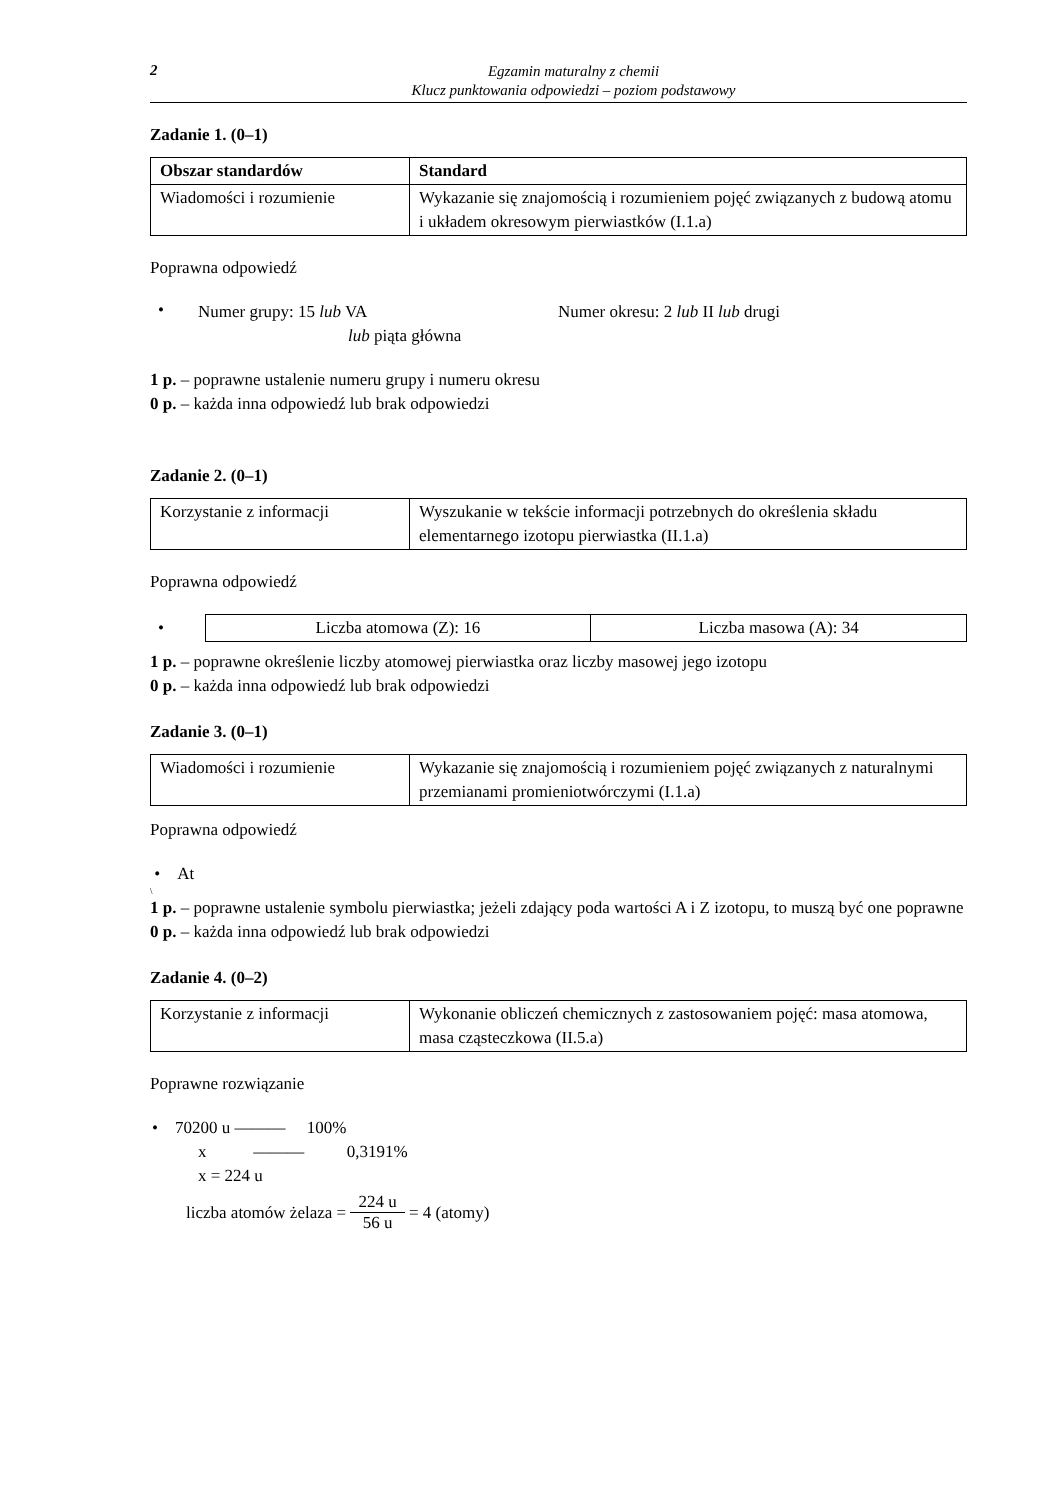2
Egzamin maturalny z chemii
Klucz punktowania odpowiedzi – poziom podstawowy
Zadanie 1. (0–1)
| Obszar standardów | Standard |
| --- | --- |
| Wiadomości i rozumienie | Wykazanie się znajomością i rozumieniem pojęć związanych z budową atomu i układem okresowym pierwiastków (I.1.a) |
Poprawna odpowiedź
•
Numer grupy: 15 lub VA
lub piąta główna
Numer okresu: 2 lub II lub drugi
1 p. – poprawne ustalenie numeru grupy i numeru okresu
0 p. – każda inna odpowiedź lub brak odpowiedzi
Zadanie 2. (0–1)
| Korzystanie z informacji | Wyszukanie w tekście informacji potrzebnych do określenia składu elementarnego izotopu pierwiastka (II.1.a) |
Poprawna odpowiedź
•
| Liczba atomowa (Z): 16 | Liczba masowa (A): 34 |
1 p. – poprawne określenie liczby atomowej pierwiastka oraz liczby masowej jego izotopu
0 p. – każda inna odpowiedź lub brak odpowiedzi
Zadanie 3. (0–1)
| Wiadomości i rozumienie | Wykazanie się znajomością i rozumieniem pojęć związanych z naturalnymi przemianami promieniotwórczymi (I.1.a) |
Poprawna odpowiedź
• At
\
1 p. – poprawne ustalenie symbolu pierwiastka; jeżeli zdający poda wartości A i Z izotopu, to muszą być one poprawne
0 p. – każda inna odpowiedź lub brak odpowiedzi
Zadanie 4. (0–2)
| Korzystanie z informacji | Wykonanie obliczeń chemicznych z zastosowaniem pojęć: masa atomowa, masa cząsteczkowa (II.5.a) |
Poprawne rozwiązanie
• 70200 u ——— 100%
x ——— 0,3191%
x = 224 u
liczba atomów żelaza = 224 u 56 u = 4 (atomy)